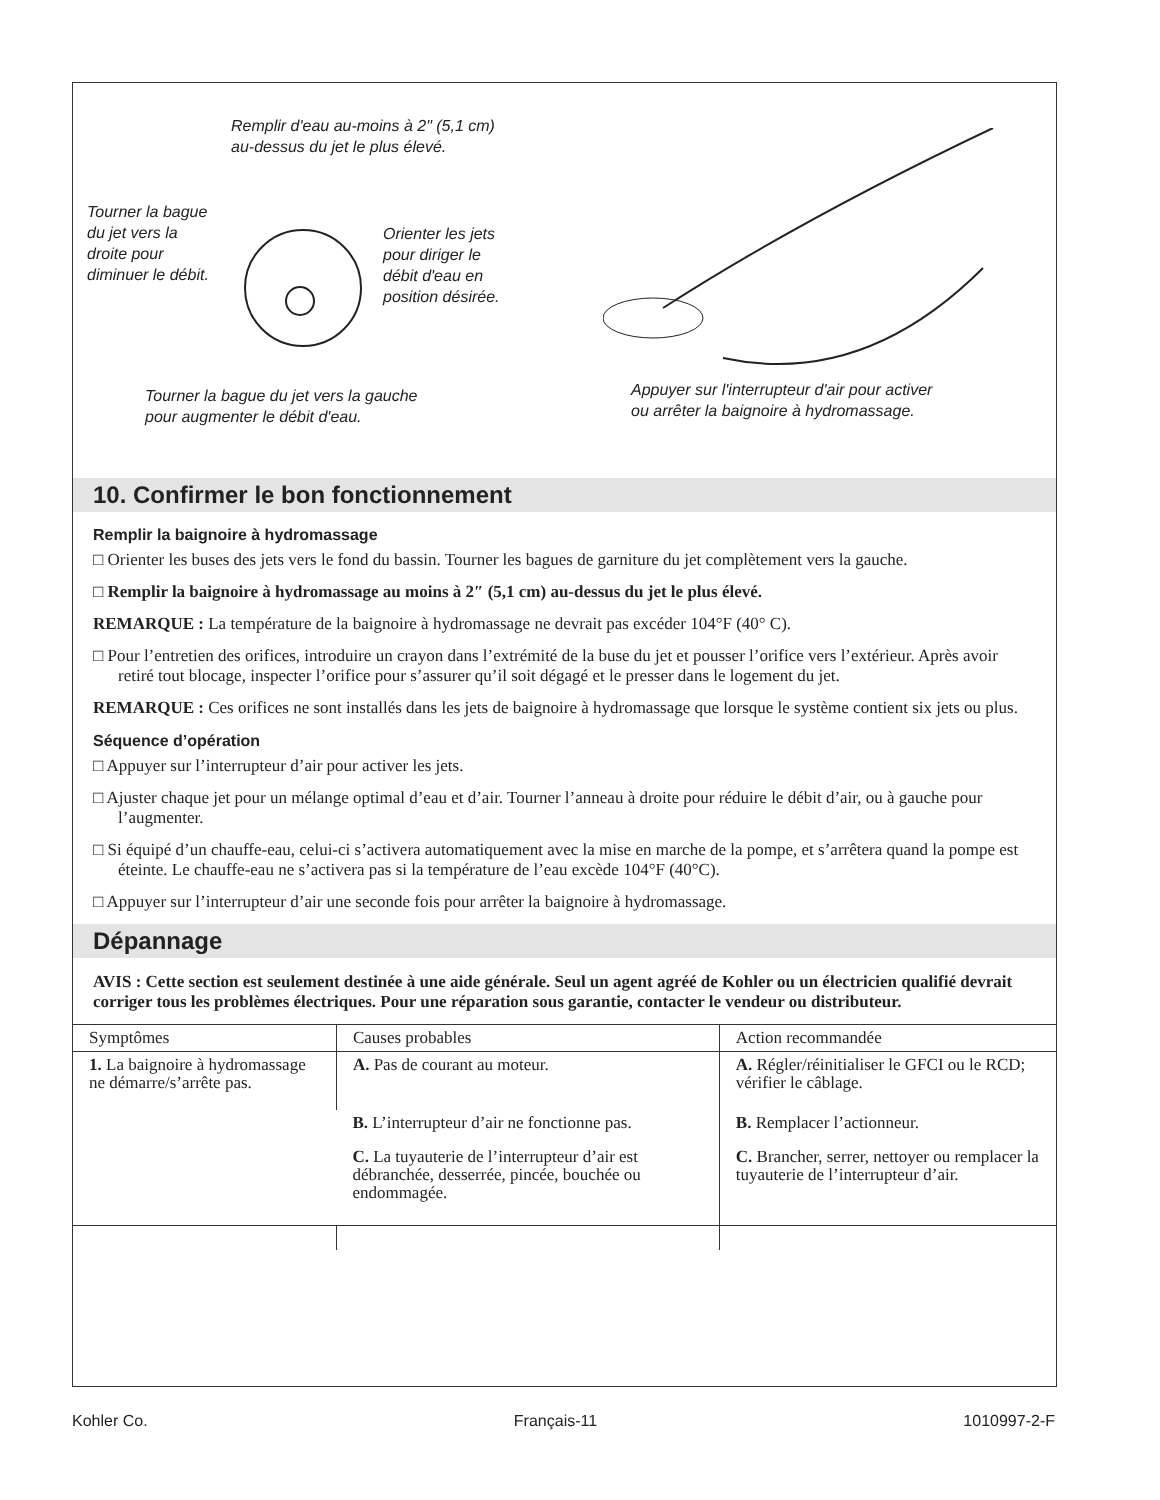Remplir d'eau au-moins à 2" (5,1 cm)
au-dessus du jet le plus élevé.
Tourner la bague
du jet vers la
droite pour
diminuer le débit.
Orienter les jets
pour diriger le
débit d'eau en
position désirée.
Tourner la bague du jet vers la gauche
pour augmenter le débit d'eau.
Appuyer sur l'interrupteur d'air pour activer
ou arrêter la baignoire à hydromassage.
10. Confirmer le bon fonctionnement
Remplir la baignoire à hydromassage
□ Orienter les buses des jets vers le fond du bassin. Tourner les bagues de garniture du jet complètement vers la gauche.
□ Remplir la baignoire à hydromassage au moins à 2″ (5,1 cm) au-dessus du jet le plus élevé.
REMARQUE : La température de la baignoire à hydromassage ne devrait pas excéder 104°F (40° C).
□ Pour l’entretien des orifices, introduire un crayon dans l’extrémité de la buse du jet et pousser l’orifice vers l’extérieur. Après avoir retiré tout blocage, inspecter l’orifice pour s’assurer qu’il soit dégagé et le presser dans le logement du jet.
REMARQUE : Ces orifices ne sont installés dans les jets de baignoire à hydromassage que lorsque le système contient six jets ou plus.
Séquence d’opération
□ Appuyer sur l’interrupteur d’air pour activer les jets.
□ Ajuster chaque jet pour un mélange optimal d’eau et d’air. Tourner l’anneau à droite pour réduire le débit d’air, ou à gauche pour l’augmenter.
□ Si équipé d’un chauffe-eau, celui-ci s’activera automatiquement avec la mise en marche de la pompe, et s’arrêtera quand la pompe est éteinte. Le chauffe-eau ne s’activera pas si la température de l’eau excède 104°F (40°C).
□ Appuyer sur l’interrupteur d’air une seconde fois pour arrêter la baignoire à hydromassage.
Dépannage
AVIS : Cette section est seulement destinée à une aide générale. Seul un agent agréé de Kohler ou un électricien qualifié devrait corriger tous les problèmes électriques. Pour une réparation sous garantie, contacter le vendeur ou distributeur.
| Symptômes | Causes probables | Action recommandée |
| --- | --- | --- |
| 1. La baignoire à hydromassage ne démarre/s’arrête pas. | A. Pas de courant au moteur. | A. Régler/réinitialiser le GFCI ou le RCD; vérifier le câblage. |
| | B. L’interrupteur d’air ne fonctionne pas. | B. Remplacer l’actionneur. |
| | C. La tuyauterie de l’interrupteur d’air est débranchée, desserrée, pincée, bouchée ou endommagée. | C. Brancher, serrer, nettoyer ou remplacer la tuyauterie de l’interrupteur d’air. |
Kohler Co. Français-11 1010997-2-F